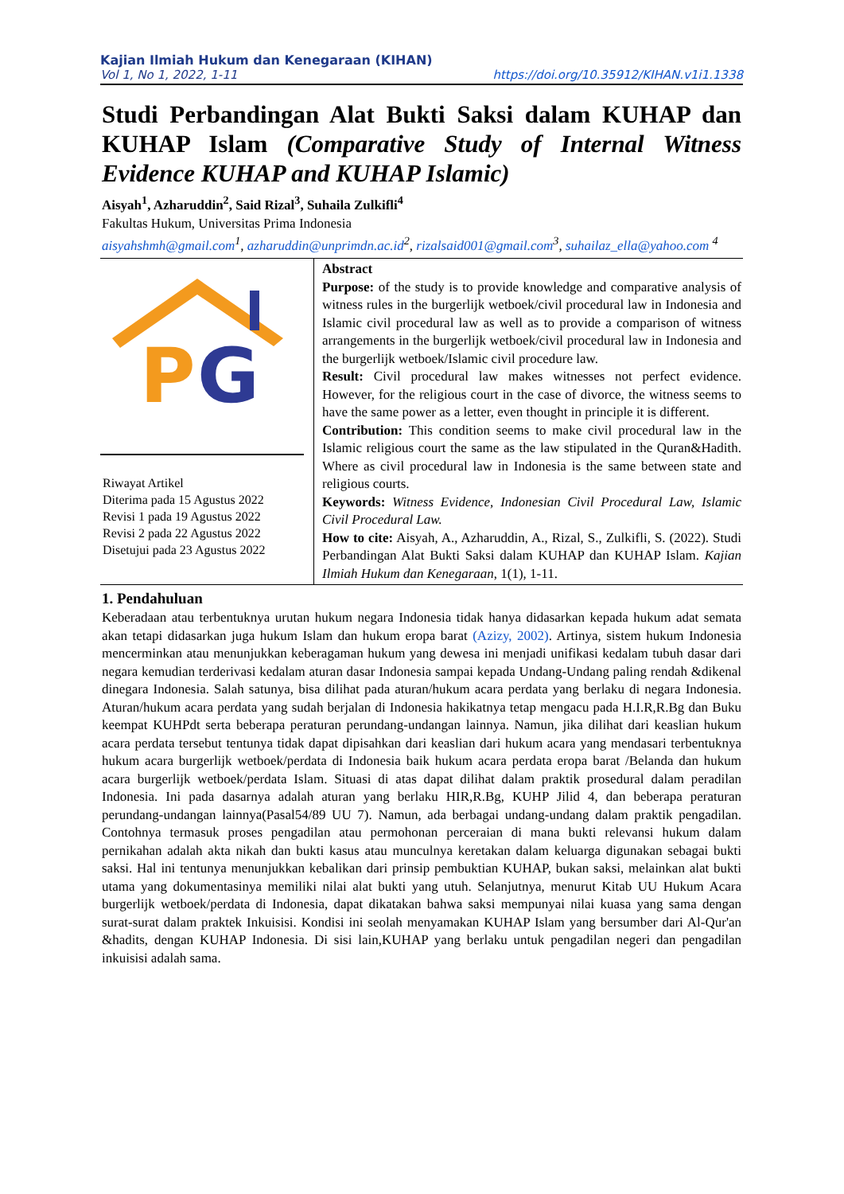Kajian Ilmiah Hukum dan Kenegaraan (KIHAN)
Vol 1, No 1, 2022, 1-11 https://doi.org/10.35912/KIHAN.v1i1.1338
Studi Perbandingan Alat Bukti Saksi dalam KUHAP dan KUHAP Islam (Comparative Study of Internal Witness Evidence KUHAP and KUHAP Islamic)
Aisyah<sup>1</sup>, Azharuddin<sup>2</sup>, Said Rizal<sup>3</sup>, Suhaila Zulkifli<sup>4</sup>
Fakultas Hukum, Universitas Prima Indonesia
aisyahshmh@gmail.com<sup>1</sup>, azharuddin@unprimdn.ac.id<sup>2</sup>, rizalsaid001@gmail.com<sup>3</sup>, suhailaz_ella@yahoo.com <sup>4</sup>
P
G
Riwayat Artikel
Diterima pada 15 Agustus 2022
Revisi 1 pada 19 Agustus 2022
Revisi 2 pada 22 Agustus 2022
Disetujui pada 23 Agustus 2022
Abstract
Purpose: of the study is to provide knowledge and comparative analysis of witness rules in the burgerlijk wetboek/civil procedural law in Indonesia and Islamic civil procedural law as well as to provide a comparison of witness arrangements in the burgerlijk wetboek/civil procedural law in Indonesia and the burgerlijk wetboek/Islamic civil procedure law.
Result: Civil procedural law makes witnesses not perfect evidence. However, for the religious court in the case of divorce, the witness seems to have the same power as a letter, even thought in principle it is different.
Contribution: This condition seems to make civil procedural law in the Islamic religious court the same as the law stipulated in the Quran&Hadith. Where as civil procedural law in Indonesia is the same between state and religious courts.
Keywords: Witness Evidence, Indonesian Civil Procedural Law, Islamic Civil Procedural Law.
How to cite: Aisyah, A., Azharuddin, A., Rizal, S., Zulkifli, S. (2022). Studi Perbandingan Alat Bukti Saksi dalam KUHAP dan KUHAP Islam. Kajian Ilmiah Hukum dan Kenegaraan, 1(1), 1-11.
1. Pendahuluan
Keberadaan atau terbentuknya urutan hukum negara Indonesia tidak hanya didasarkan kepada hukum adat semata akan tetapi didasarkan juga hukum Islam dan hukum eropa barat (Azizy, 2002). Artinya, sistem hukum Indonesia mencerminkan atau menunjukkan keberagaman hukum yang dewesa ini menjadi unifikasi kedalam tubuh dasar dari negara kemudian terderivasi kedalam aturan dasar Indonesia sampai kepada Undang-Undang paling rendah &dikenal dinegara Indonesia. Salah satunya, bisa dilihat pada aturan/hukum acara perdata yang berlaku di negara Indonesia. Aturan/hukum acara perdata yang sudah berjalan di Indonesia hakikatnya tetap mengacu pada H.I.R,R.Bg dan Buku keempat KUHPdt serta beberapa peraturan perundang-undangan lainnya. Namun, jika dilihat dari keaslian hukum acara perdata tersebut tentunya tidak dapat dipisahkan dari keaslian dari hukum acara yang mendasari terbentuknya hukum acara burgerlijk wetboek/perdata di Indonesia baik hukum acara perdata eropa barat /Belanda dan hukum acara burgerlijk wetboek/perdata Islam. Situasi di atas dapat dilihat dalam praktik prosedural dalam peradilan Indonesia. Ini pada dasarnya adalah aturan yang berlaku HIR,R.Bg, KUHP Jilid 4, dan beberapa peraturan perundang-undangan lainnya(Pasal54/89 UU 7). Namun, ada berbagai undang-undang dalam praktik pengadilan. Contohnya termasuk proses pengadilan atau permohonan perceraian di mana bukti relevansi hukum dalam pernikahan adalah akta nikah dan bukti kasus atau munculnya keretakan dalam keluarga digunakan sebagai bukti saksi. Hal ini tentunya menunjukkan kebalikan dari prinsip pembuktian KUHAP, bukan saksi, melainkan alat bukti utama yang dokumentasinya memiliki nilai alat bukti yang utuh. Selanjutnya, menurut Kitab UU Hukum Acara burgerlijk wetboek/perdata di Indonesia, dapat dikatakan bahwa saksi mempunyai nilai kuasa yang sama dengan surat-surat dalam praktek Inkuisisi. Kondisi ini seolah menyamakan KUHAP Islam yang bersumber dari Al-Qur'an &hadits, dengan KUHAP Indonesia. Di sisi lain,KUHAP yang berlaku untuk pengadilan negeri dan pengadilan inkuisisi adalah sama.